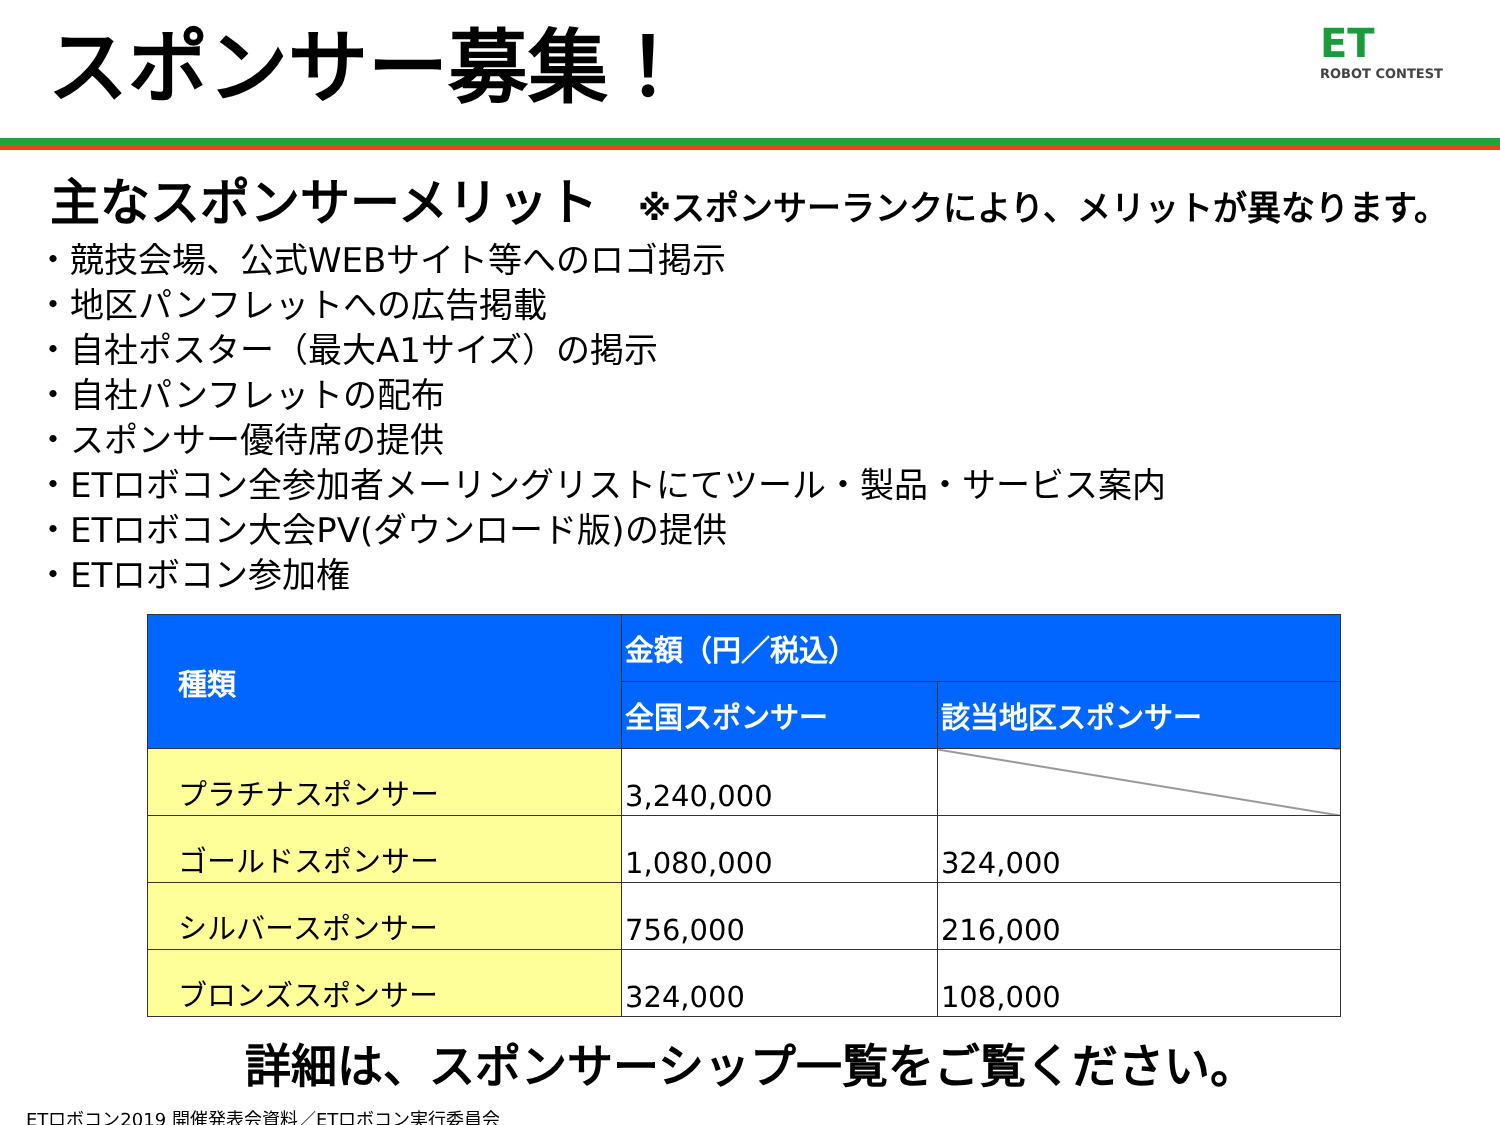スポンサー募集！
ET
ROBOT CONTEST
主なスポンサーメリット ※スポンサーランクにより、メリットが異なります。
・競技会場、公式WEBサイト等へのロゴ掲示
・地区パンフレットへの広告掲載
・自社ポスター（最大A1サイズ）の掲示
・自社パンフレットの配布
・スポンサー優待席の提供
・ETロボコン全参加者メーリングリストにてツール・製品・サービス案内
・ETロボコン大会PV(ダウンロード版)の提供
・ETロボコン参加権
| 種類 | 金額（円／税込） | |
| --- | --- | --- |
| | 全国スポンサー | 該当地区スポンサー |
| プラチナスポンサー | 3,240,000 | |
| ゴールドスポンサー | 1,080,000 | 324,000 |
| シルバースポンサー | 756,000 | 216,000 |
| ブロンズスポンサー | 324,000 | 108,000 |
詳細は、スポンサーシップ一覧をご覧ください。
ETロボコン2019 開催発表会資料／ETロボコン実行委員会